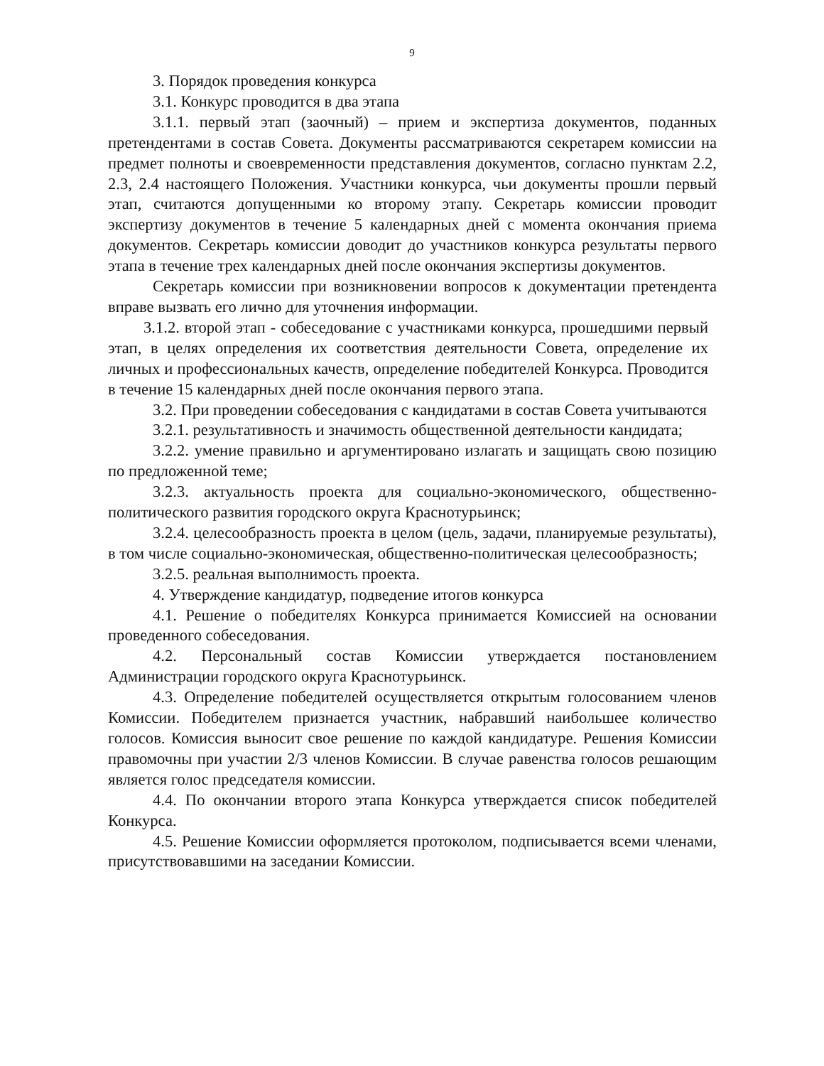9
3. Порядок проведения конкурса
3.1. Конкурс проводится в два этапа
3.1.1. первый этап (заочный) – прием и экспертиза документов, поданных претендентами в состав Совета. Документы рассматриваются секретарем комиссии на предмет полноты и своевременности представления документов, согласно пунктам 2.2, 2.3, 2.4 настоящего Положения. Участники конкурса, чьи документы прошли первый этап, считаются допущенными ко второму этапу. Секретарь комиссии проводит экспертизу документов в течение 5 календарных дней с момента окончания приема документов. Секретарь комиссии доводит до участников конкурса результаты первого этапа в течение трех календарных дней после окончания экспертизы документов.
Секретарь комиссии при возникновении вопросов к документации претендента вправе вызвать его лично для уточнения информации.
3.1.2. второй этап - собеседование с участниками конкурса, прошедшими первый этап, в целях определения их соответствия деятельности Совета, определение их личных и профессиональных качеств, определение победителей Конкурса. Проводится в течение 15 календарных дней после окончания первого этапа.
3.2. При проведении собеседования с кандидатами в состав Совета учитываются
3.2.1. результативность и значимость общественной деятельности кандидата;
3.2.2. умение правильно и аргументировано излагать и защищать свою позицию по предложенной теме;
3.2.3. актуальность проекта для социально-экономического, общественно-политического развития городского округа Краснотурьинск;
3.2.4. целесообразность проекта в целом (цель, задачи, планируемые результаты), в том числе социально-экономическая, общественно-политическая целесообразность;
3.2.5. реальная выполнимость проекта.
4. Утверждение кандидатур, подведение итогов конкурса
4.1. Решение о победителях Конкурса принимается Комиссией на основании проведенного собеседования.
4.2. Персональный состав Комиссии утверждается постановлением Администрации городского округа Краснотурьинск.
4.3. Определение победителей осуществляется открытым голосованием членов Комиссии. Победителем признается участник, набравший наибольшее количество голосов. Комиссия выносит свое решение по каждой кандидатуре. Решения Комиссии правомочны при участии 2/3 членов Комиссии. В случае равенства голосов решающим является голос председателя комиссии.
4.4. По окончании второго этапа Конкурса утверждается список победителей Конкурса.
4.5. Решение Комиссии оформляется протоколом, подписывается всеми членами, присутствовавшими на заседании Комиссии.